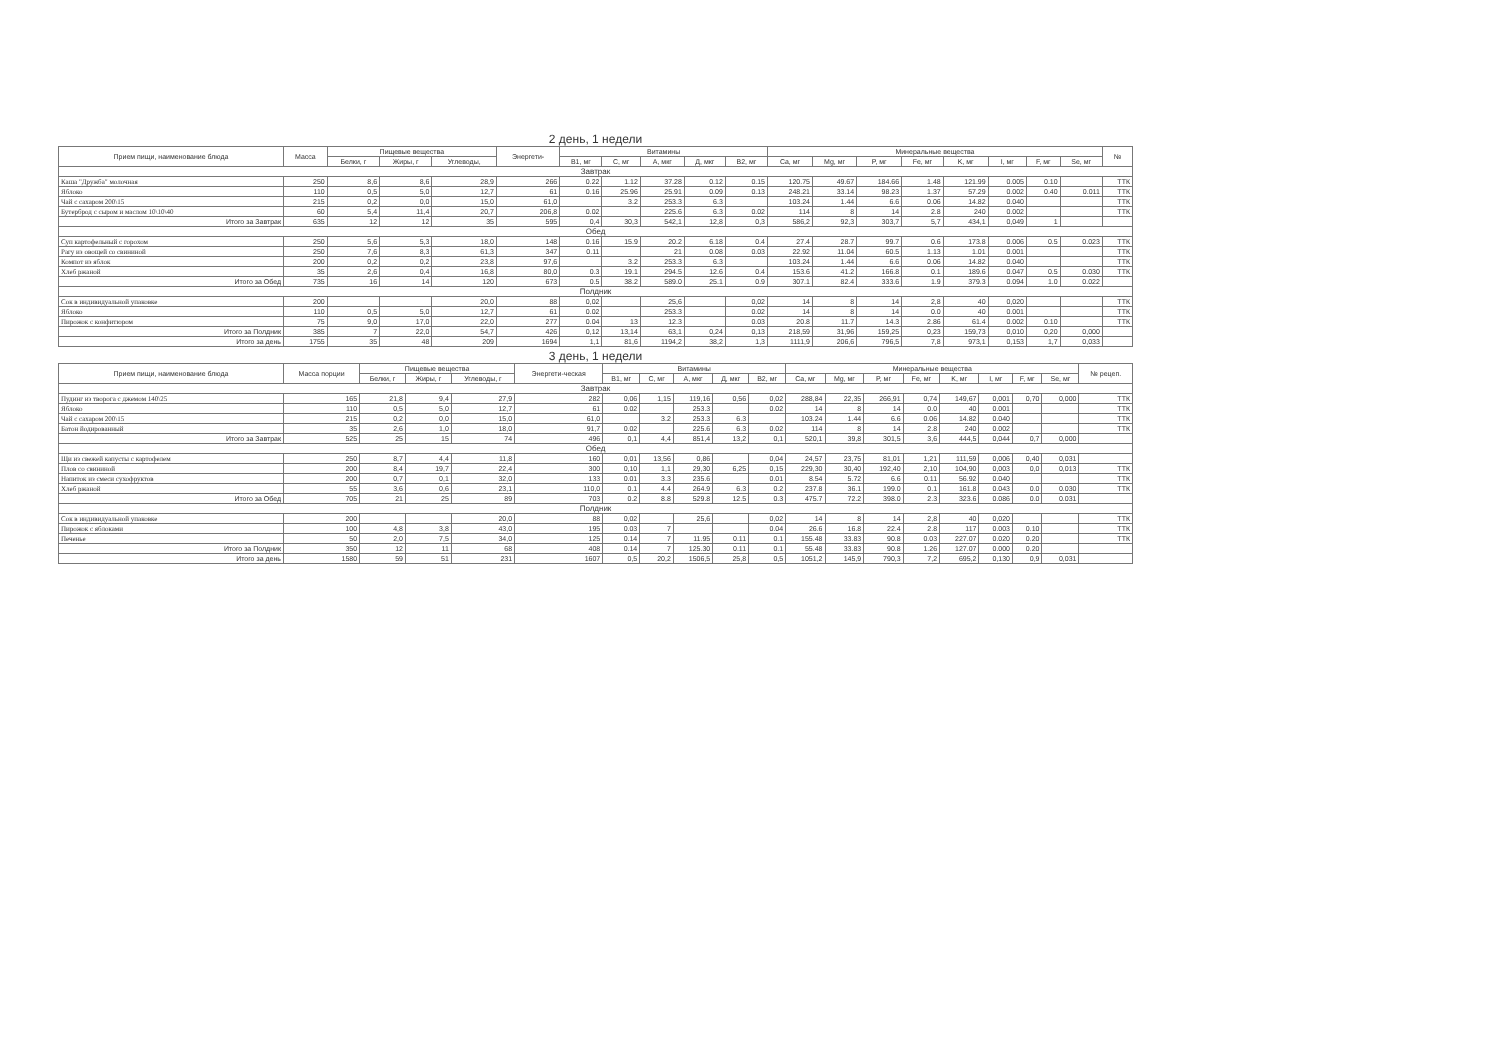2 день, 1 недели
| Прием пищи, наименование блюда | Масса | Пищевые вещества | | | Энергети- | Витамины | | | | | Минеральные вещества | | | | | | | | № |
| --- | --- | --- | --- | --- | --- | --- | --- | --- | --- | --- | --- | --- | --- | --- | --- | --- | --- | --- | --- |
| | | Белки, г | Жиры, г | Углеводы, | | B1, мг | C, мг | A, мкг | Д, мкг | B2, мг | Ca, мг | Mg, мг | P, мг | Fe, мг | K, мг | I, мг | F, мг | Se, мг | |
| Завтрак | | | | | | | | | | | | | | | | | | | |
| Каша "Дружба" молочная | 250 | 8,6 | 8,6 | 28,9 | 266 | 0.22 | 1.12 | 37.28 | 0.12 | 0.15 | 120.75 | 49.67 | 184.66 | 1.48 | 121.99 | 0.005 | 0.10 | | ТТК |
| Яблоко | 110 | 0,5 | 5,0 | 12,7 | 61 | 0.16 | 25.96 | 25.91 | 0.09 | 0.13 | 248.21 | 33.14 | 98.23 | 1.37 | 57.29 | 0.002 | 0.40 | 0.011 | ТТК |
| Чай с сахаром 200\15 | 215 | 0,2 | 0,0 | 15,0 | 61,0 | | 3.2 | 253.3 | 6.3 | | 103.24 | 1.44 | 6.6 | 0.06 | 14.82 | 0.040 | | | ТТК |
| Бутерброд с сыром и маслом 10\10\40 | 60 | 5,4 | 11,4 | 20,7 | 206,8 | 0.02 | | 225.6 | 6.3 | 0.02 | 114 | 8 | 14 | 2.8 | 240 | 0.002 | | | ТТК |
| Итого за Завтрак | 635 | 12 | 12 | 35 | 595 | 0,4 | 30,3 | 542,1 | 12,8 | 0,3 | 586,2 | 92,3 | 303,7 | 5,7 | 434,1 | 0,049 | 1 | | |
| Обед | | | | | | | | | | | | | | | | | | | |
| Суп картофельный с горохом | 250 | 5,6 | 5,3 | 18,0 | 148 | 0.16 | 15.9 | 20.2 | 6.18 | 0.4 | 27.4 | 28.7 | 99.7 | 0.6 | 173.8 | 0.006 | 0.5 | 0.023 | ТТК |
| Рагу из овощей со свининой | 250 | 7,6 | 8,3 | 61,3 | 347 | 0.11 | | 21 | 0.08 | 0.03 | 22.92 | 11.04 | 60.5 | 1.13 | 1.01 | 0.001 | | | ТТК |
| Компот из яблок | 200 | 0,2 | 0,2 | 23,8 | 97,6 | | 3.2 | 253.3 | 6.3 | | 103.24 | 1.44 | 6.6 | 0.06 | 14.82 | 0.040 | | | ТТК |
| Хлеб ржаной | 35 | 2,6 | 0,4 | 16,8 | 80,0 | 0.3 | 19.1 | 294.5 | 12.6 | 0.4 | 153.6 | 41.2 | 166.8 | 0.1 | 189.6 | 0.047 | 0.5 | 0.030 | ТТК |
| Итого за Обед | 735 | 16 | 14 | 120 | 673 | 0.5 | 38.2 | 589.0 | 25.1 | 0.9 | 307.1 | 82.4 | 333.6 | 1.9 | 379.3 | 0.094 | 1.0 | 0.022 | |
| Полдник | | | | | | | | | | | | | | | | | | | |
| Сок в индивидуальной упаковке | 200 | | | 20,0 | 88 | 0,02 | | 25,6 | | 0,02 | 14 | 8 | 14 | 2,8 | 40 | 0,020 | | | ТТК |
| Яблоко | 110 | 0,5 | 5,0 | 12,7 | 61 | 0.02 | | 253.3 | | 0.02 | 14 | 8 | 14 | 0.0 | 40 | 0.001 | | | ТТК |
| Пирожок с конфитюром | 75 | 9,0 | 17,0 | 22,0 | 277 | 0.04 | 13 | 12.3 | | 0.03 | 20.8 | 11.7 | 14.3 | 2.86 | 61.4 | 0.002 | 0.10 | | ТТК |
| Итого за Полдник | 385 | 7 | 22,0 | 54,7 | 426 | 0,12 | 13,14 | 63,1 | 0,24 | 0,13 | 218,59 | 31,96 | 159,25 | 0,23 | 159,73 | 0,010 | 0,20 | 0,000 | |
| Итого за день | 1755 | 35 | 48 | 209 | 1694 | 1,1 | 81,6 | 1194,2 | 38,2 | 1,3 | 1111,9 | 206,6 | 796,5 | 7,8 | 973,1 | 0,153 | 1,7 | 0,033 | |
3 день, 1 недели
| Прием пищи, наименование блюда | Масса порции | Пищевые вещества | | | Энергети-ческая | Витамины | | | | | Минеральные вещества | | | | | | | | № рецеп. |
| --- | --- | --- | --- | --- | --- | --- | --- | --- | --- | --- | --- | --- | --- | --- | --- | --- | --- | --- | --- |
| | | Белки, г | Жиры, г | Углеводы, г | | B1, мг | C, мг | A, мкг | Д, мкг | B2, мг | Ca, мг | Mg, мг | P, мг | Fe, мг | K, мг | I, мг | F, мг | Se, мг | |
| Завтрак | | | | | | | | | | | | | | | | | | | |
| Пудинг из творога с джемом 140\25 | 165 | 21,8 | 9,4 | 27,9 | 282 | 0,06 | 1,15 | 119,16 | 0,56 | 0,02 | 288,84 | 22,35 | 266,91 | 0,74 | 149,67 | 0,001 | 0,70 | 0,000 | ТТК |
| Яблоко | 110 | 0,5 | 5,0 | 12,7 | 61 | 0.02 | | 253.3 | | 0.02 | 14 | 8 | 14 | 0.0 | 40 | 0.001 | | | ТТК |
| Чай с сахаром 200\15 | 215 | 0,2 | 0,0 | 15,0 | 61,0 | | 3.2 | 253.3 | 6.3 | | 103.24 | 1.44 | 6.6 | 0.06 | 14.82 | 0.040 | | | ТТК |
| Батон йодированный | 35 | 2,6 | 1,0 | 18,0 | 91,7 | 0.02 | | 225.6 | 6.3 | 0.02 | 114 | 8 | 14 | 2.8 | 240 | 0.002 | | | ТТК |
| Итого за Завтрак | 525 | 25 | 15 | 74 | 496 | 0,1 | 4,4 | 851,4 | 13,2 | 0,1 | 520,1 | 39,8 | 301,5 | 3,6 | 444,5 | 0,044 | 0,7 | 0,000 | |
| Обед | | | | | | | | | | | | | | | | | | | |
| Щи из свежей капусты с картофелем | 250 | 8,7 | 4,4 | 11,8 | 160 | 0,01 | 13,56 | 0,86 | | 0,04 | 24,57 | 23,75 | 81,01 | 1,21 | 111,59 | 0,006 | 0,40 | 0,031 | |
| Плов со свининой | 200 | 8,4 | 19,7 | 22,4 | 300 | 0,10 | 1,1 | 29,30 | 6,25 | 0,15 | 229,30 | 30,40 | 192,40 | 2,10 | 104,90 | 0,003 | 0,0 | 0,013 | ТТК |
| Напиток из смеси сухофруктов | 200 | 0,7 | 0,1 | 32,0 | 133 | 0.01 | 3.3 | 235.6 | | 0.01 | 8.54 | 5.72 | 6.6 | 0.11 | 56.92 | 0.040 | | | ТТК |
| Хлеб ржаной | 55 | 3,6 | 0,6 | 23,1 | 110,0 | 0.1 | 4.4 | 264.9 | 6.3 | 0.2 | 237.8 | 36.1 | 199.0 | 0.1 | 161.8 | 0.043 | 0.0 | 0.030 | ТТК |
| Итого за Обед | 705 | 21 | 25 | 89 | 703 | 0.2 | 8.8 | 529.8 | 12.5 | 0.3 | 475.7 | 72.2 | 398.0 | 2.3 | 323.6 | 0.086 | 0.0 | 0.031 | |
| Полдник | | | | | | | | | | | | | | | | | | | |
| Сок в индивидуальной упаковке | 200 | | | 20,0 | 88 | 0,02 | | 25,6 | | 0,02 | 14 | 8 | 14 | 2,8 | 40 | 0,020 | | | ТТК |
| Пирожок с яблоками | 100 | 4,8 | 3,8 | 43,0 | 195 | 0.03 | 7 | | | 0.04 | 26.6 | 16.8 | 22.4 | 2.8 | 117 | 0.003 | 0.10 | | ТТК |
| Печенье | 50 | 2,0 | 7,5 | 34,0 | 125 | 0.14 | 7 | 11.95 | 0.11 | 0.1 | 155.48 | 33.83 | 90.8 | 0.03 | 227.07 | 0.020 | 0.20 | | ТТК |
| Итого за Полдник | 350 | 12 | 11 | 68 | 408 | 0.14 | 7 | 125.30 | 0.11 | 0.1 | 55.48 | 33.83 | 90.8 | 1.26 | 127.07 | 0.000 | 0.20 | | |
| Итого за день | 1580 | 59 | 51 | 231 | 1607 | 0,5 | 20,2 | 1506,5 | 25,8 | 0,5 | 1051,2 | 145,9 | 790,3 | 7,2 | 695,2 | 0,130 | 0,9 | 0,031 | |